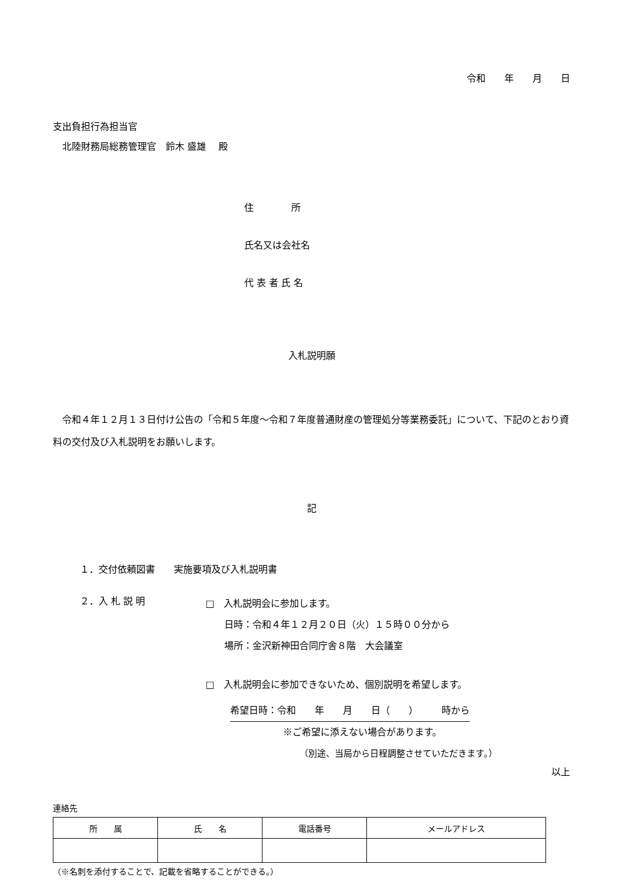令和　　年　　月　　日
支出負担行為担当官
　北陸財務局総務管理官　鈴木 盛雄　 殿
住　　　　所
氏名又は会社名
代 表 者 氏 名
入札説明願
　令和４年１２月１３日付け公告の「令和５年度～令和７年度普通財産の管理処分等業務委託」について、下記のとおり資料の交付及び入札説明をお願いします。
記
１．交付依頼図書　　実施要項及び入札説明書
２．入 札 説 明
□　入札説明会に参加します。
　　日時：令和４年１２月２０日（火）１５時００分から
　　場所：金沢新神田合同庁舎８階　大会議室
□　入札説明会に参加できないため、個別説明を希望します。
希望日時：令和　　年　　月　　日（　　）　　　時から
※ご希望に添えない場合があります。
（別途、当局から日程調整させていただきます。）
以上
連絡先
| 所 属 | 氏 名 | 電話番号 | メールアドレス |
| --- | --- | --- | --- |
（※名刺を添付することで、記載を省略することができる。）